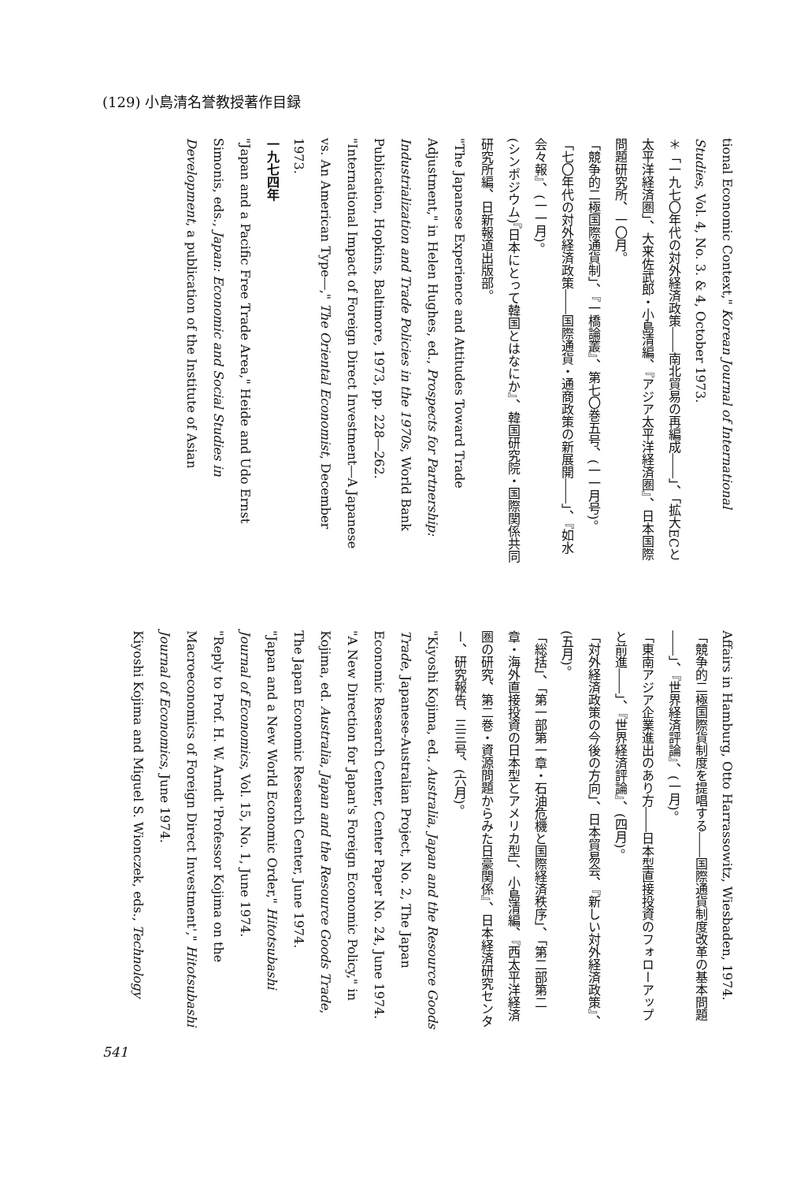(129) 小島清名誉教授著作目録
tional Economic Context," Korean Journal of International Studies, Vol. 4, No. 3. & 4, October 1973.
＊「一九七〇年代の対外経済政策――南北貿易の再編成――」、「拡大ECと太平洋経済圏」、大来佐武郎・小島清編、『アジア太平洋経済圏』、日本国際問題研究所、一〇月。
「競争的二極国際通貨制」、『一橋論叢』、第七〇巻五号、(一一月号)。
「七〇年代の対外経済政策――国際通貨・通商政策の新展開――」、『如水会々報』、(一一月)。
(シンポジウム)『日本にとって韓国とはなにか』、韓国研究院・国際関係共同研究所編、日新報道出版部。
"The Japanese Experience and Attitudes Toward Trade Adjustment," in Helen Hughes, ed., Prospects for Partnership: Industrialization and Trade Policies in the 1970s, World Bank Publication, Hopkins, Baltimore, 1973, pp. 228―262.
"International Impact of Foreign Direct Investment―A Japanese vs. An American Type―," The Oriental Economist, December 1973.
一九七四年
"Japan and a Pacific Free Trade Area," Heide and Udo Ernst Simonis, eds., Japan: Economic and Social Studies in Development, a publication of the Institute of Asian
Affairs in Hamburg, Otto Harrassowitz, Wiesbaden, 1974.
「競争的二極国際貨制度を提唱する――国際通貨制度改革の基本問題――」、『世界経済評論』、(一月)。
「東南アジア企業進出のあり方――日本型直接投資のフォローアップと前進――」、『世界経済評論』、(四月)。
「対外経済政策の今後の方向」、日本貿易会、『新しい対外経済政策』、(五月)。
「総括」、「第一部第一章・石油危機と国際経済秩序」、「第二部第二章・海外直接投資の日本型とアメリカ型」、小島清編、『西太平洋経済圏の研究、第二巻・資源問題からみた日豪関係』、日本経済研究センター、研究報告、三三号、(六月)。
"Kiyoshi Kojima, ed., Australia, Japan and the Resource Goods Trade, Japanese-Australian Project, No. 2, The Japan Economic Research Center, Center Paper No. 24, June 1974.
"A New Direction for Japan's Foreign Economic Policy," in Kojima, ed. Australia, Japan and the Resource Goods Trade, The Japan Economic Research Center, June 1974.
"Japan and a New World Economic Order," Hitotsubashi Journal of Economics, Vol. 15, No. 1, June 1974.
"Reply to Prof. H. W. Arndt 'Professor Kojima on the Macroeconomics of Foreign Direct Investment'," Hitotsubashi Journal of Economics, June 1974.
Kiyoshi Kojima and Miguel S. Wionczek, eds., Technology
541